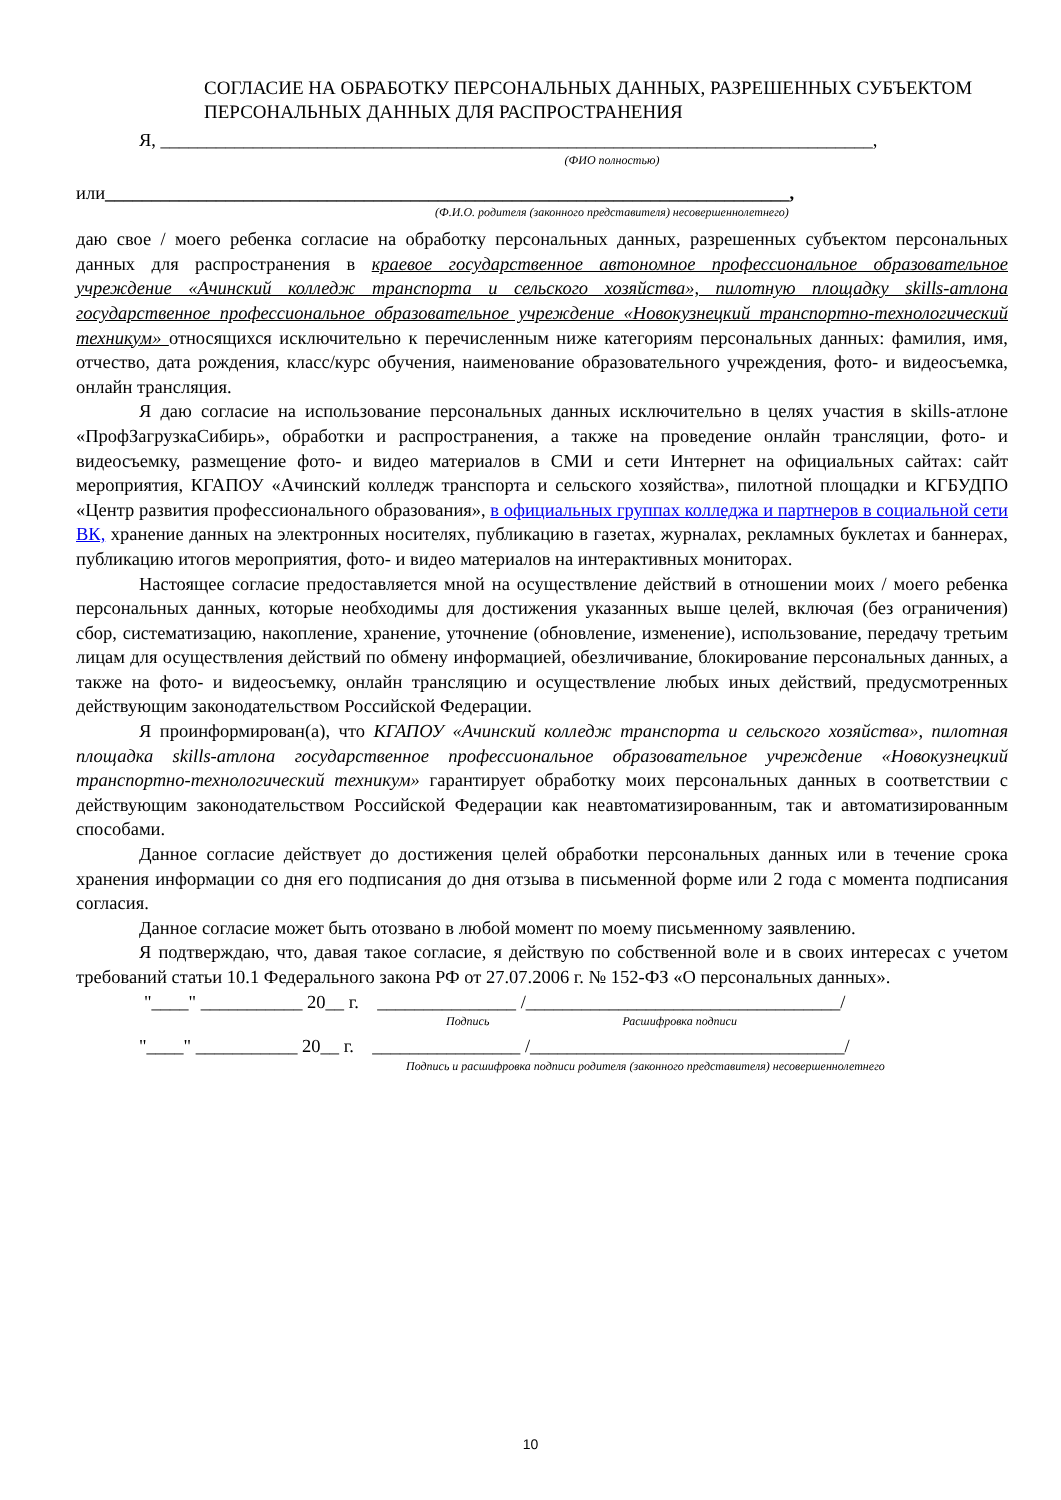СОГЛАСИЕ НА ОБРАБОТКУ ПЕРСОНАЛЬНЫХ ДАННЫХ, РАЗРЕШЕННЫХ СУБЪЕКТОМ ПЕРСОНАЛЬНЫХ ДАННЫХ ДЛЯ РАСПРОСТРАНЕНИЯ
Я, _____________________________________________________________________________,
(ФИО полностью)
или__________________________________________________________________________,
(Ф.И.О. родителя (законного представителя) несовершеннолетнего)
даю свое / моего ребенка согласие на обработку персональных данных, разрешенных субъектом персональных данных для распространения в краевое государственное автономное профессиональное образовательное учреждение «Ачинский колледж транспорта и сельского хозяйства», пилотную площадку skills-атлона государственное профессиональное образовательное учреждение «Новокузнецкий транспортно-технологический техникум» относящихся исключительно к перечисленным ниже категориям персональных данных: фамилия, имя, отчество, дата рождения, класс/курс обучения, наименование образовательного учреждения, фото- и видеосъемка, онлайн трансляция.
Я даю согласие на использование персональных данных исключительно в целях участия в skills-атлоне «ПрофЗагрузкаСибирь», обработки и распространения, а также на проведение онлайн трансляции, фото- и видеосъемку, размещение фото- и видео материалов в СМИ и сети Интернет на официальных сайтах: сайт мероприятия, КГАПОУ «Ачинский колледж транспорта и сельского хозяйства», пилотной площадки и КГБУДПО «Центр развития профессионального образования», в официальных группах колледжа и партнеров в социальной сети ВК, хранение данных на электронных носителях, публикацию в газетах, журналах, рекламных буклетах и баннерах, публикацию итогов мероприятия, фото- и видео материалов на интерактивных мониторах.
Настоящее согласие предоставляется мной на осуществление действий в отношении моих / моего ребенка персональных данных, которые необходимы для достижения указанных выше целей, включая (без ограничения) сбор, систематизацию, накопление, хранение, уточнение (обновление, изменение), использование, передачу третьим лицам для осуществления действий по обмену информацией, обезличивание, блокирование персональных данных, а также на фото- и видеосъемку, онлайн трансляцию и осуществление любых иных действий, предусмотренных действующим законодательством Российской Федерации.
Я проинформирован(а), что КГАПОУ «Ачинский колледж транспорта и сельского хозяйства», пилотная площадка skills-атлона государственное профессиональное образовательное учреждение «Новокузнецкий транспортно-технологический техникум» гарантирует обработку моих персональных данных в соответствии с действующим законодательством Российской Федерации как неавтоматизированным, так и автоматизированным способами.
Данное согласие действует до достижения целей обработки персональных данных или в течение срока хранения информации со дня его подписания до дня отзыва в письменной форме или 2 года с момента подписания согласия.
Данное согласие может быть отозвано в любой момент по моему письменному заявлению.
Я подтверждаю, что, давая такое согласие, я действую по собственной воле и в своих интересах с учетом требований статьи 10.1 Федерального закона РФ от 27.07.2006 г. № 152-ФЗ «О персональных данных».
"____" ___________ 20__ г. _______________ /__________________________________/
Подпись Расшифровка подписи
"____" ___________ 20__ г. ________________ /__________________________________/
Подпись и расшифровка подписи родителя (законного представителя) несовершеннолетнего
10